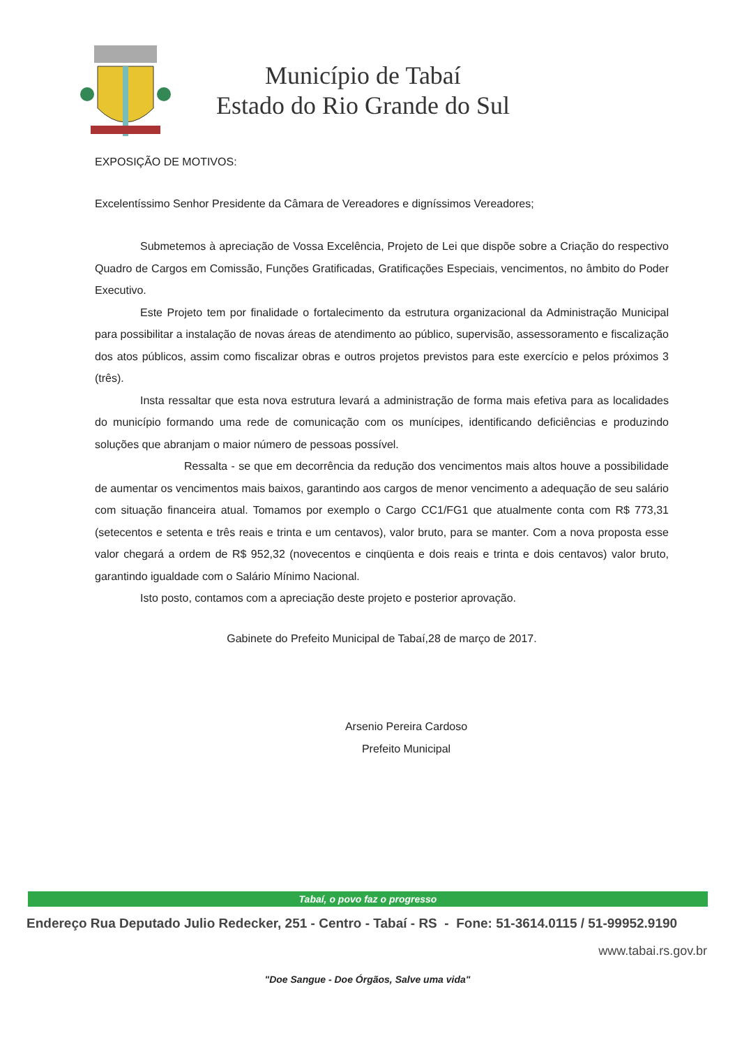Município de Tabaí
Estado do Rio Grande do Sul
EXPOSIÇÃO DE MOTIVOS:
Excelentíssimo Senhor Presidente da Câmara de Vereadores e digníssimos Vereadores;
Submetemos à apreciação de Vossa Excelência, Projeto de Lei que dispõe sobre a Criação do respectivo Quadro de Cargos em Comissão, Funções Gratificadas, Gratificações Especiais, vencimentos, no âmbito do Poder Executivo.
Este Projeto tem por finalidade o fortalecimento da estrutura organizacional da Administração Municipal para possibilitar a instalação de novas áreas de atendimento ao público, supervisão, assessoramento e fiscalização dos atos públicos, assim como fiscalizar obras e outros projetos previstos para este exercício e pelos próximos 3 (três).
Insta ressaltar que esta nova estrutura levará a administração de forma mais efetiva para as localidades do município formando uma rede de comunicação com os munícipes, identificando deficiências e produzindo soluções que abranjam o maior número de pessoas possível.
Ressalta - se que em decorrência da redução dos vencimentos mais altos houve a possibilidade de aumentar os vencimentos mais baixos, garantindo aos cargos de menor vencimento a adequação de seu salário com situação financeira atual. Tomamos por exemplo o Cargo CC1/FG1 que atualmente conta com R$ 773,31 (setecentos e setenta e três reais e trinta e um centavos), valor bruto, para se manter. Com a nova proposta esse valor chegará a ordem de R$ 952,32 (novecentos e cinqüenta e dois reais e trinta e dois centavos) valor bruto, garantindo igualdade com o Salário Mínimo Nacional.
Isto posto, contamos com a apreciação deste projeto e posterior aprovação.
Gabinete do Prefeito Municipal de Tabaí,28 de março de 2017.
Arsenio Pereira Cardoso
Prefeito Municipal
Tabaí, o povo faz o progresso
Endereço Rua Deputado Julio Redecker, 251 - Centro - Tabaí - RS - Fone: 51-3614.0115 / 51-99952.9190
www.tabai.rs.gov.br
"Doe Sangue - Doe Órgãos, Salve uma vida"